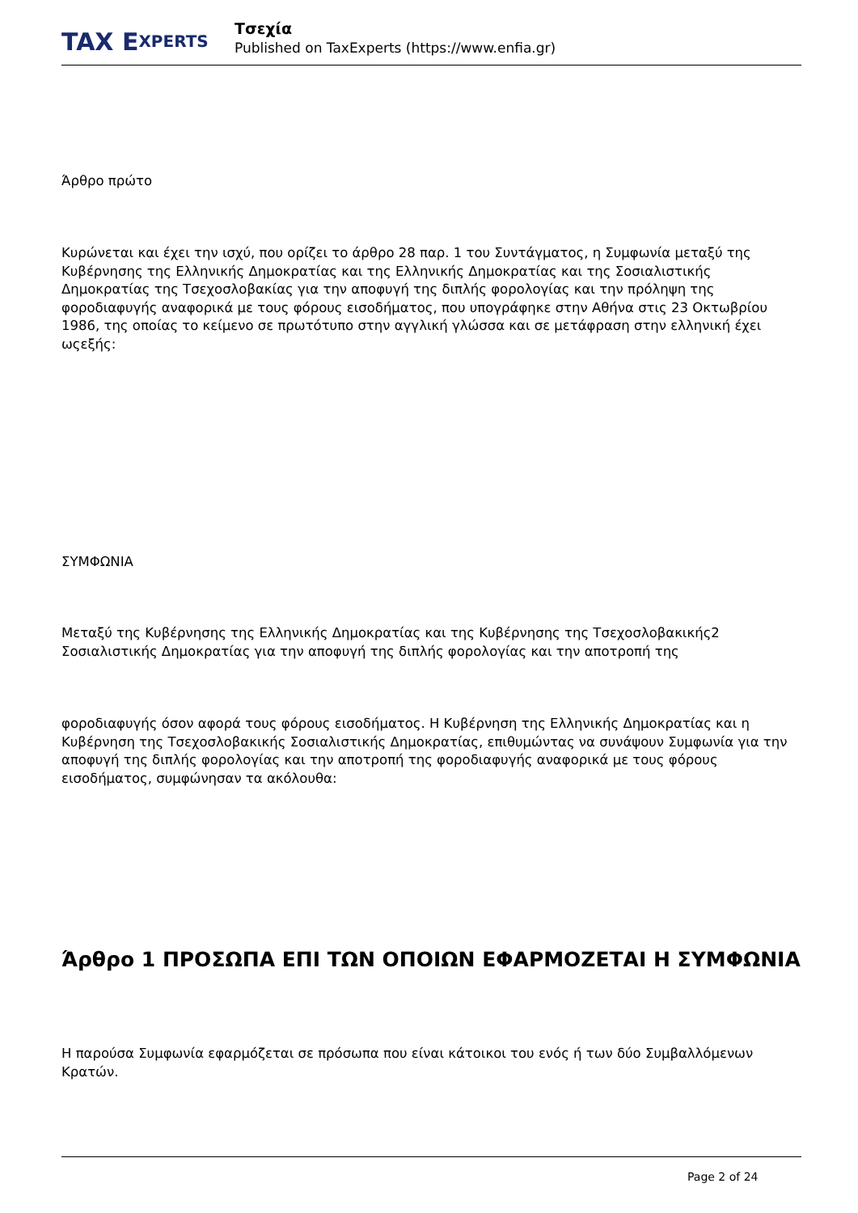TAX E XPERTS
Τσεχία
Published on TaxExperts (https://www.enfia.gr)
Άρθρο πρώτο
Κυρώνεται και έχει την ισχύ, που ορίζει το άρθρο 28 παρ. 1 του Συντάγματος, η Συμφωνία μεταξύ της Κυβέρνησης της Ελληνικής Δημοκρατίας και της Ελληνικής Δημοκρατίας και της Σοσιαλιστικής Δημοκρατίας της Τσεχοσλοβακίας για την αποφυγή της διπλής φορολογίας και την πρόληψη της φοροδιαφυγής αναφορικά με τους φόρους εισοδήματος, που υπογράφηκε στην Αθήνα στις 23 Οκτωβρίου 1986, της οποίας το κείμενο σε πρωτότυπο στην αγγλική γλώσσα και σε μετάφραση στην ελληνική έχει ωςεξής:
ΣΥΜΦΩΝΙΑ
Μεταξύ της Κυβέρνησης της Ελληνικής Δημοκρατίας και της Κυβέρνησης της Τσεχοσλοβακικής2 Σοσιαλιστικής Δημοκρατίας για την αποφυγή της διπλής φορολογίας και την αποτροπή της
φοροδιαφυγής όσον αφορά τους φόρους εισοδήματος. Η Κυβέρνηση της Ελληνικής Δημοκρατίας και η Κυβέρνηση της Τσεχοσλοβακικής Σοσιαλιστικής Δημοκρατίας, επιθυμώντας να συνάψουν Συμφωνία για την αποφυγή της διπλής φορολογίας και την αποτροπή της φοροδιαφυγής αναφορικά με τους φόρους εισοδήματος, συμφώνησαν τα ακόλουθα:
Άρθρο 1 ΠΡΟΣΩΠΑ ΕΠΙ ΤΩΝ ΟΠΟΙΩΝ ΕΦΑΡΜΟΖΕΤΑΙ Η ΣΥΜΦΩΝΙΑ
Η παρούσα Συμφωνία εφαρμόζεται σε πρόσωπα που είναι κάτοικοι του ενός ή των δύο Συμβαλλόμενων Κρατών.
Page 2 of 24